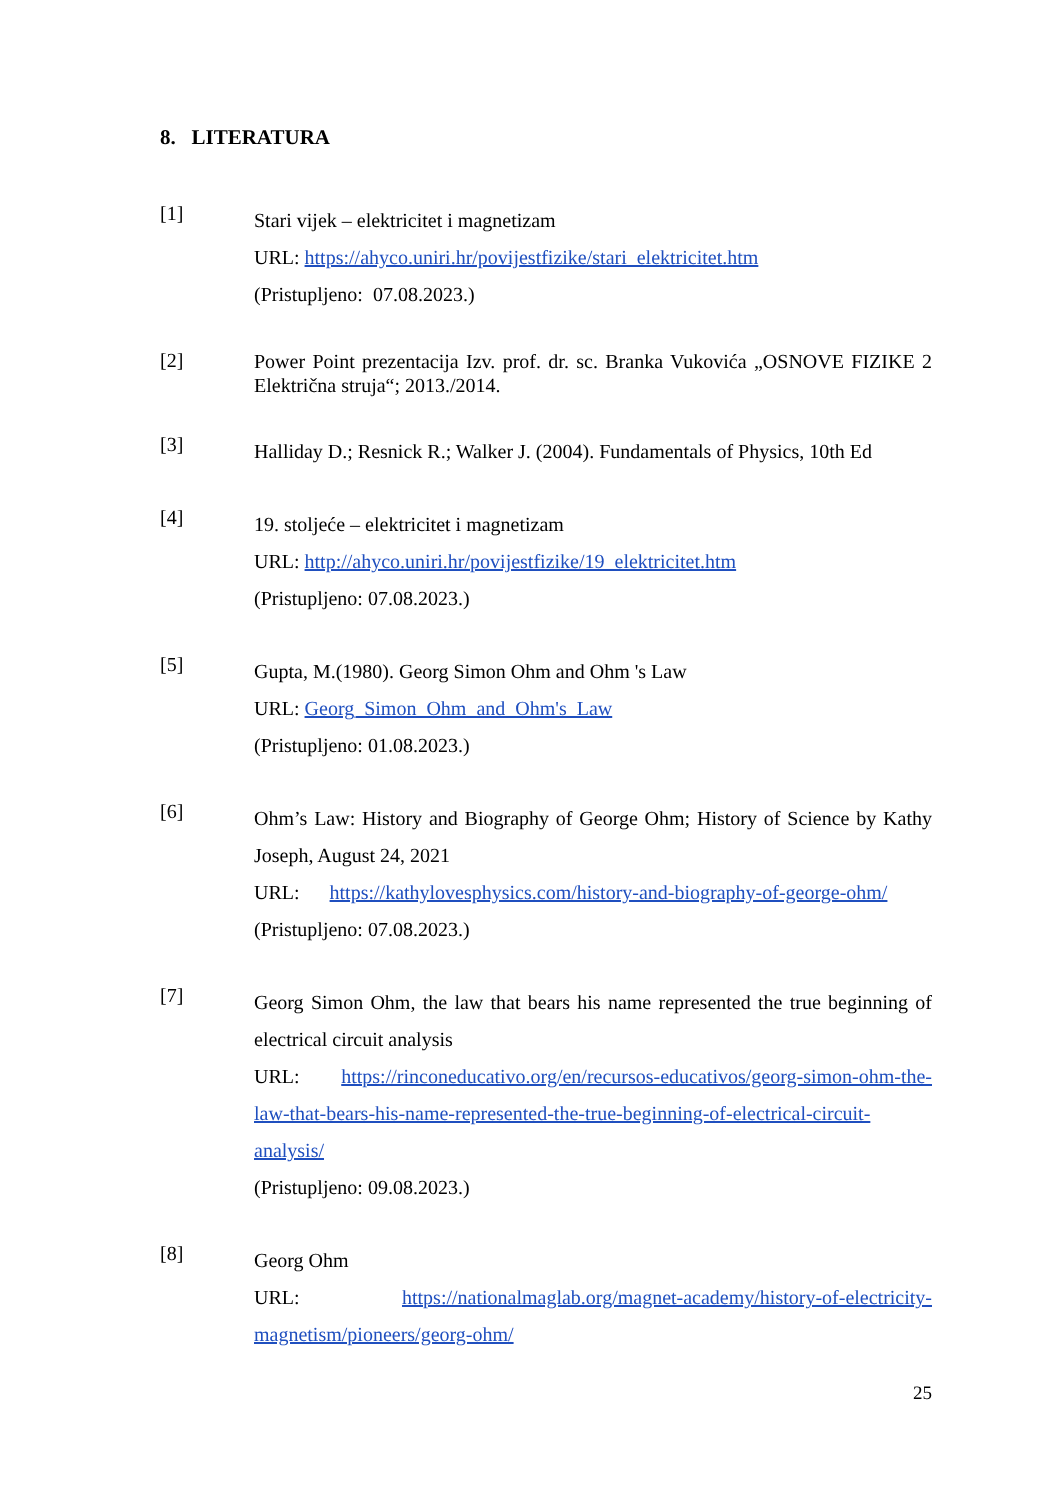8. LITERATURA
[1]
Stari vijek – elektricitet i magnetizam
URL: https://ahyco.uniri.hr/povijestfizike/stari_elektricitet.htm
(Pristupljeno: 07.08.2023.)
[2]
Power Point prezentacija Izv. prof. dr. sc. Branka Vukovića „OSNOVE FIZIKE 2 Električna struja“; 2013./2014.
[3]
Halliday D.; Resnick R.; Walker J. (2004). Fundamentals of Physics, 10th Ed
[4]
19. stoljeće – elektricitet i magnetizam
URL: http://ahyco.uniri.hr/povijestfizike/19_elektricitet.htm
(Pristupljeno: 07.08.2023.)
[5]
Gupta, M.(1980). Georg Simon Ohm and Ohm 's Law
URL: Georg_Simon_Ohm_and_Ohm's_Law
(Pristupljeno: 01.08.2023.)
[6]
Ohm’s Law: History and Biography of George Ohm; History of Science by Kathy Joseph, August 24, 2021
URL: https://kathylovesphysics.com/history-and-biography-of-george-ohm/
(Pristupljeno: 07.08.2023.)
[7]
Georg Simon Ohm, the law that bears his name represented the true beginning of electrical circuit analysis
URL: https://rinconeducativo.org/en/recursos-educativos/georg-simon-ohm-the-law-that-bears-his-name-represented-the-true-beginning-of-electrical-circuit-analysis/
(Pristupljeno: 09.08.2023.)
[8]
Georg Ohm
URL: https://nationalmaglab.org/magnet-academy/history-of-electricity-magnetism/pioneers/georg-ohm/
25